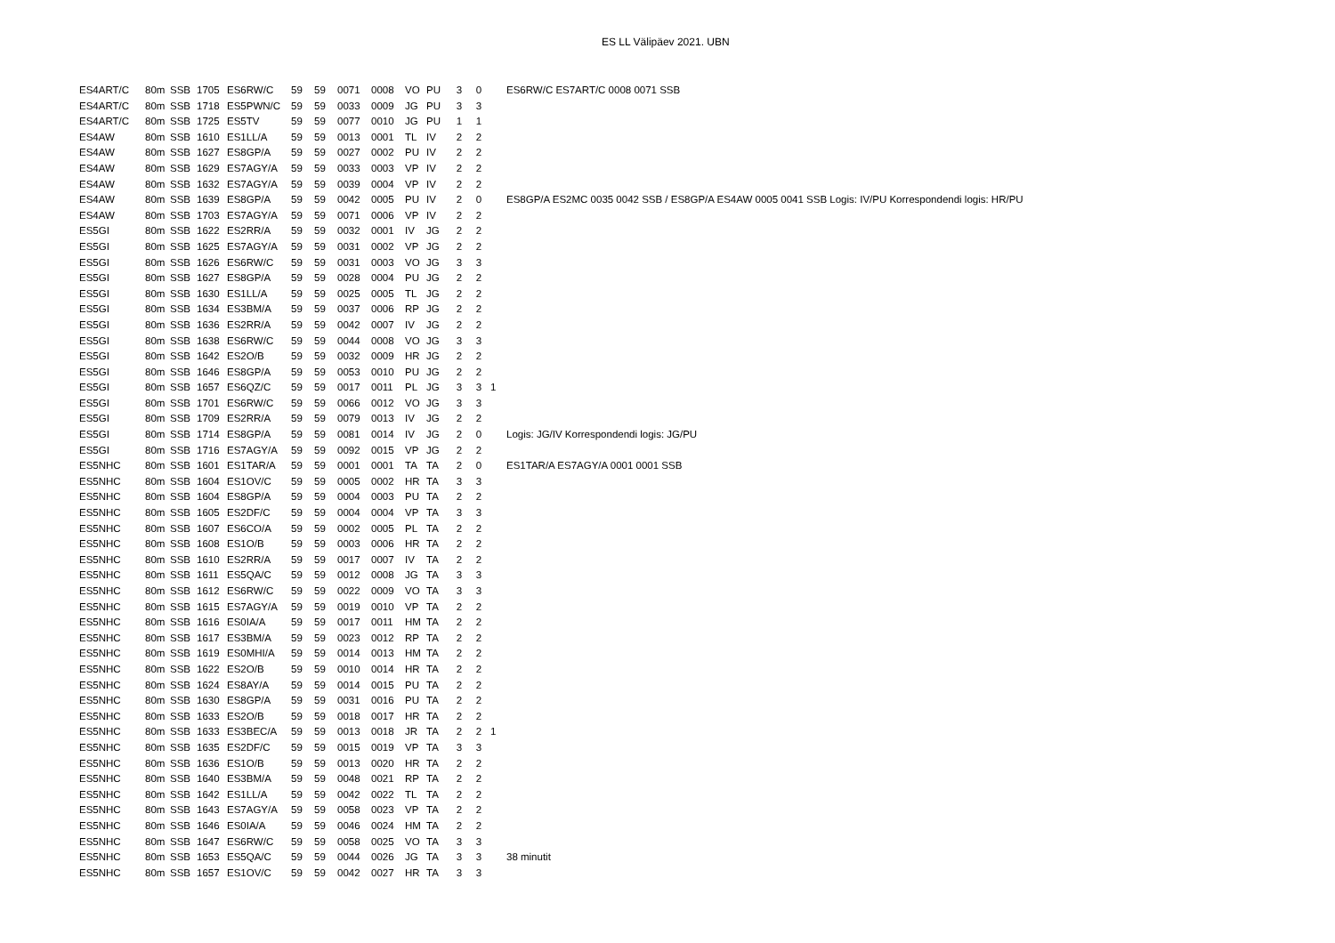ES LL Välipäev 2021. UBN
| ES4ART/C | 80m | SSB | 1705 | ES6RW/C | 59 | 59 | 0071 | 0008 | VO | PU | 3 | 0 | | ES6RW/C ES7ART/C 0008 0071 SSB |
| ES4ART/C | 80m | SSB | 1718 | ES5PWN/C | 59 | 59 | 0033 | 0009 | JG | PU | 3 | 3 | | |
| ES4ART/C | 80m | SSB | 1725 | ES5TV | 59 | 59 | 0077 | 0010 | JG | PU | 1 | 1 | | |
| ES4AW | 80m | SSB | 1610 | ES1LL/A | 59 | 59 | 0013 | 0001 | TL | IV | 2 | 2 | | |
| ES4AW | 80m | SSB | 1627 | ES8GP/A | 59 | 59 | 0027 | 0002 | PU | IV | 2 | 2 | | |
| ES4AW | 80m | SSB | 1629 | ES7AGY/A | 59 | 59 | 0033 | 0003 | VP | IV | 2 | 2 | | |
| ES4AW | 80m | SSB | 1632 | ES7AGY/A | 59 | 59 | 0039 | 0004 | VP | IV | 2 | 2 | | |
| ES4AW | 80m | SSB | 1639 | ES8GP/A | 59 | 59 | 0042 | 0005 | PU | IV | 2 | 0 | | ES8GP/A ES2MC 0035 0042 SSB / ES8GP/A ES4AW 0005 0041 SSB Logis: IV/PU Korrespondendi logis: HR/PU |
| ES4AW | 80m | SSB | 1703 | ES7AGY/A | 59 | 59 | 0071 | 0006 | VP | IV | 2 | 2 | | |
| ES5GI | 80m | SSB | 1622 | ES2RR/A | 59 | 59 | 0032 | 0001 | IV | JG | 2 | 2 | | |
| ES5GI | 80m | SSB | 1625 | ES7AGY/A | 59 | 59 | 0031 | 0002 | VP | JG | 2 | 2 | | |
| ES5GI | 80m | SSB | 1626 | ES6RW/C | 59 | 59 | 0031 | 0003 | VO | JG | 3 | 3 | | |
| ES5GI | 80m | SSB | 1627 | ES8GP/A | 59 | 59 | 0028 | 0004 | PU | JG | 2 | 2 | | |
| ES5GI | 80m | SSB | 1630 | ES1LL/A | 59 | 59 | 0025 | 0005 | TL | JG | 2 | 2 | | |
| ES5GI | 80m | SSB | 1634 | ES3BM/A | 59 | 59 | 0037 | 0006 | RP | JG | 2 | 2 | | |
| ES5GI | 80m | SSB | 1636 | ES2RR/A | 59 | 59 | 0042 | 0007 | IV | JG | 2 | 2 | | |
| ES5GI | 80m | SSB | 1638 | ES6RW/C | 59 | 59 | 0044 | 0008 | VO | JG | 3 | 3 | | |
| ES5GI | 80m | SSB | 1642 | ES2O/B | 59 | 59 | 0032 | 0009 | HR | JG | 2 | 2 | | |
| ES5GI | 80m | SSB | 1646 | ES8GP/A | 59 | 59 | 0053 | 0010 | PU | JG | 2 | 2 | | |
| ES5GI | 80m | SSB | 1657 | ES6QZ/C | 59 | 59 | 0017 | 0011 | PL | JG | 3 | 3 | 1 | |
| ES5GI | 80m | SSB | 1701 | ES6RW/C | 59 | 59 | 0066 | 0012 | VO | JG | 3 | 3 | | |
| ES5GI | 80m | SSB | 1709 | ES2RR/A | 59 | 59 | 0079 | 0013 | IV | JG | 2 | 2 | | |
| ES5GI | 80m | SSB | 1714 | ES8GP/A | 59 | 59 | 0081 | 0014 | IV | JG | 2 | 0 | | Logis: JG/IV Korrespondendi logis: JG/PU |
| ES5GI | 80m | SSB | 1716 | ES7AGY/A | 59 | 59 | 0092 | 0015 | VP | JG | 2 | 2 | | |
| ES5NHC | 80m | SSB | 1601 | ES1TAR/A | 59 | 59 | 0001 | 0001 | TA | TA | 2 | 0 | | ES1TAR/A ES7AGY/A 0001 0001 SSB |
| ES5NHC | 80m | SSB | 1604 | ES1OV/C | 59 | 59 | 0005 | 0002 | HR | TA | 3 | 3 | | |
| ES5NHC | 80m | SSB | 1604 | ES8GP/A | 59 | 59 | 0004 | 0003 | PU | TA | 2 | 2 | | |
| ES5NHC | 80m | SSB | 1605 | ES2DF/C | 59 | 59 | 0004 | 0004 | VP | TA | 3 | 3 | | |
| ES5NHC | 80m | SSB | 1607 | ES6CO/A | 59 | 59 | 0002 | 0005 | PL | TA | 2 | 2 | | |
| ES5NHC | 80m | SSB | 1608 | ES1O/B | 59 | 59 | 0003 | 0006 | HR | TA | 2 | 2 | | |
| ES5NHC | 80m | SSB | 1610 | ES2RR/A | 59 | 59 | 0017 | 0007 | IV | TA | 2 | 2 | | |
| ES5NHC | 80m | SSB | 1611 | ES5QA/C | 59 | 59 | 0012 | 0008 | JG | TA | 3 | 3 | | |
| ES5NHC | 80m | SSB | 1612 | ES6RW/C | 59 | 59 | 0022 | 0009 | VO | TA | 3 | 3 | | |
| ES5NHC | 80m | SSB | 1615 | ES7AGY/A | 59 | 59 | 0019 | 0010 | VP | TA | 2 | 2 | | |
| ES5NHC | 80m | SSB | 1616 | ES0IA/A | 59 | 59 | 0017 | 0011 | HM | TA | 2 | 2 | | |
| ES5NHC | 80m | SSB | 1617 | ES3BM/A | 59 | 59 | 0023 | 0012 | RP | TA | 2 | 2 | | |
| ES5NHC | 80m | SSB | 1619 | ES0MHI/A | 59 | 59 | 0014 | 0013 | HM | TA | 2 | 2 | | |
| ES5NHC | 80m | SSB | 1622 | ES2O/B | 59 | 59 | 0010 | 0014 | HR | TA | 2 | 2 | | |
| ES5NHC | 80m | SSB | 1624 | ES8AY/A | 59 | 59 | 0014 | 0015 | PU | TA | 2 | 2 | | |
| ES5NHC | 80m | SSB | 1630 | ES8GP/A | 59 | 59 | 0031 | 0016 | PU | TA | 2 | 2 | | |
| ES5NHC | 80m | SSB | 1633 | ES2O/B | 59 | 59 | 0018 | 0017 | HR | TA | 2 | 2 | | |
| ES5NHC | 80m | SSB | 1633 | ES3BEC/A | 59 | 59 | 0013 | 0018 | JR | TA | 2 | 2 | 1 | |
| ES5NHC | 80m | SSB | 1635 | ES2DF/C | 59 | 59 | 0015 | 0019 | VP | TA | 3 | 3 | | |
| ES5NHC | 80m | SSB | 1636 | ES1O/B | 59 | 59 | 0013 | 0020 | HR | TA | 2 | 2 | | |
| ES5NHC | 80m | SSB | 1640 | ES3BM/A | 59 | 59 | 0048 | 0021 | RP | TA | 2 | 2 | | |
| ES5NHC | 80m | SSB | 1642 | ES1LL/A | 59 | 59 | 0042 | 0022 | TL | TA | 2 | 2 | | |
| ES5NHC | 80m | SSB | 1643 | ES7AGY/A | 59 | 59 | 0058 | 0023 | VP | TA | 2 | 2 | | |
| ES5NHC | 80m | SSB | 1646 | ES0IA/A | 59 | 59 | 0046 | 0024 | HM | TA | 2 | 2 | | |
| ES5NHC | 80m | SSB | 1647 | ES6RW/C | 59 | 59 | 0058 | 0025 | VO | TA | 3 | 3 | | |
| ES5NHC | 80m | SSB | 1653 | ES5QA/C | 59 | 59 | 0044 | 0026 | JG | TA | 3 | 3 | | 38 minutit |
| ES5NHC | 80m | SSB | 1657 | ES1OV/C | 59 | 59 | 0042 | 0027 | HR | TA | 3 | 3 | | |